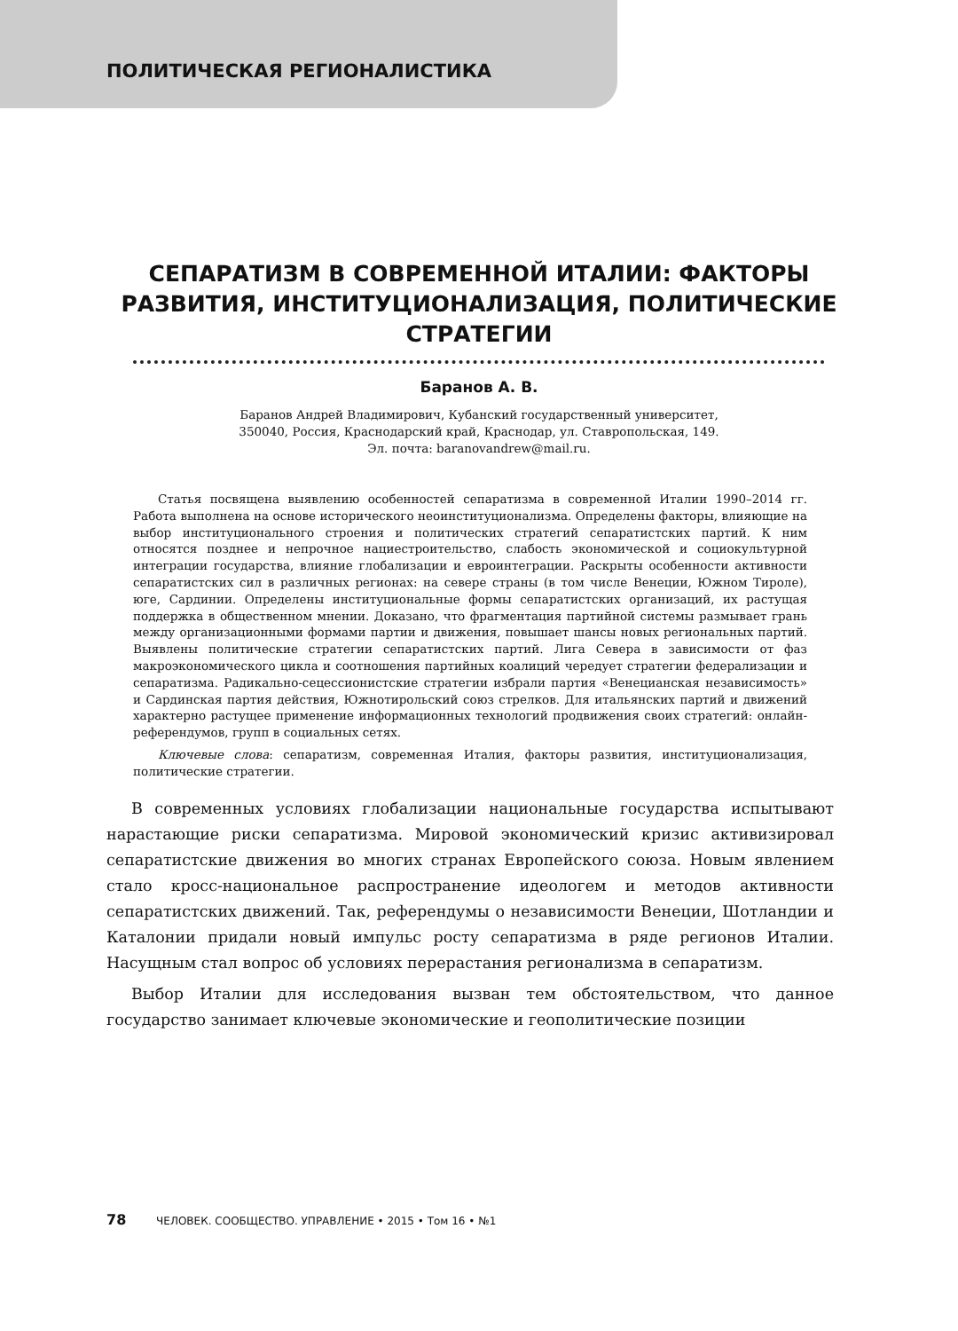ПОЛИТИЧЕСКАЯ РЕГИОНАЛИСТИКА
СЕПАРАТИЗМ В СОВРЕМЕННОЙ ИТАЛИИ: ФАКТОРЫ РАЗВИТИЯ, ИНСТИТУЦИОНАЛИЗАЦИЯ, ПОЛИТИЧЕСКИЕ СТРАТЕГИИ
Баранов А. В.
Баранов Андрей Владимирович, Кубанский государственный университет,
350040, Россия, Краснодарский край, Краснодар, ул. Ставропольская, 149.
Эл. почта: baranovandrew@mail.ru.
Статья посвящена выявлению особенностей сепаратизма в современной Италии 1990–2014 гг. Работа выполнена на основе исторического неоинституционализма. Определены факторы, влияющие на выбор институционального строения и политических стратегий сепаратистских партий. К ним относятся позднее и непрочное нациестроительство, слабость экономической и социокультурной интеграции государства, влияние глобализации и евроинтеграции. Раскрыты особенности активности сепаратистских сил в различных регионах: на севере страны (в том числе Венеции, Южном Тироле), юге, Сардинии. Определены институциональные формы сепаратистских организаций, их растущая поддержка в общественном мнении. Доказано, что фрагментация партийной системы размывает грань между организационными формами партии и движения, повышает шансы новых региональных партий. Выявлены политические стратегии сепаратистских партий. Лига Севера в зависимости от фаз макроэкономического цикла и соотношения партийных коалиций чередует стратегии федерализации и сепаратизма. Радикально-сецессионистские стратегии избрали партия «Венецианская независимость» и Сардинская партия действия, Южнотирольский союз стрелков. Для итальянских партий и движений характерно растущее применение информационных технологий продвижения своих стратегий: онлайн-референдумов, групп в социальных сетях.
Ключевые слова: сепаратизм, современная Италия, факторы развития, институционализация, политические стратегии.
В современных условиях глобализации национальные государства испытывают нарастающие риски сепаратизма. Мировой экономический кризис активизировал сепаратистские движения во многих странах Европейского союза. Новым явлением стало кросс-национальное распространение идеологем и методов активности сепаратистских движений. Так, референдумы о независимости Венеции, Шотландии и Каталонии придали новый импульс росту сепаратизма в ряде регионов Италии. Насущным стал вопрос об условиях перерастания регионализма в сепаратизм.
Выбор Италии для исследования вызван тем обстоятельством, что данное государство занимает ключевые экономические и геополитические позиции
78 ЧЕЛОВЕК. СООБЩЕСТВО. УПРАВЛЕНИЕ • 2015 • Том 16 • №1